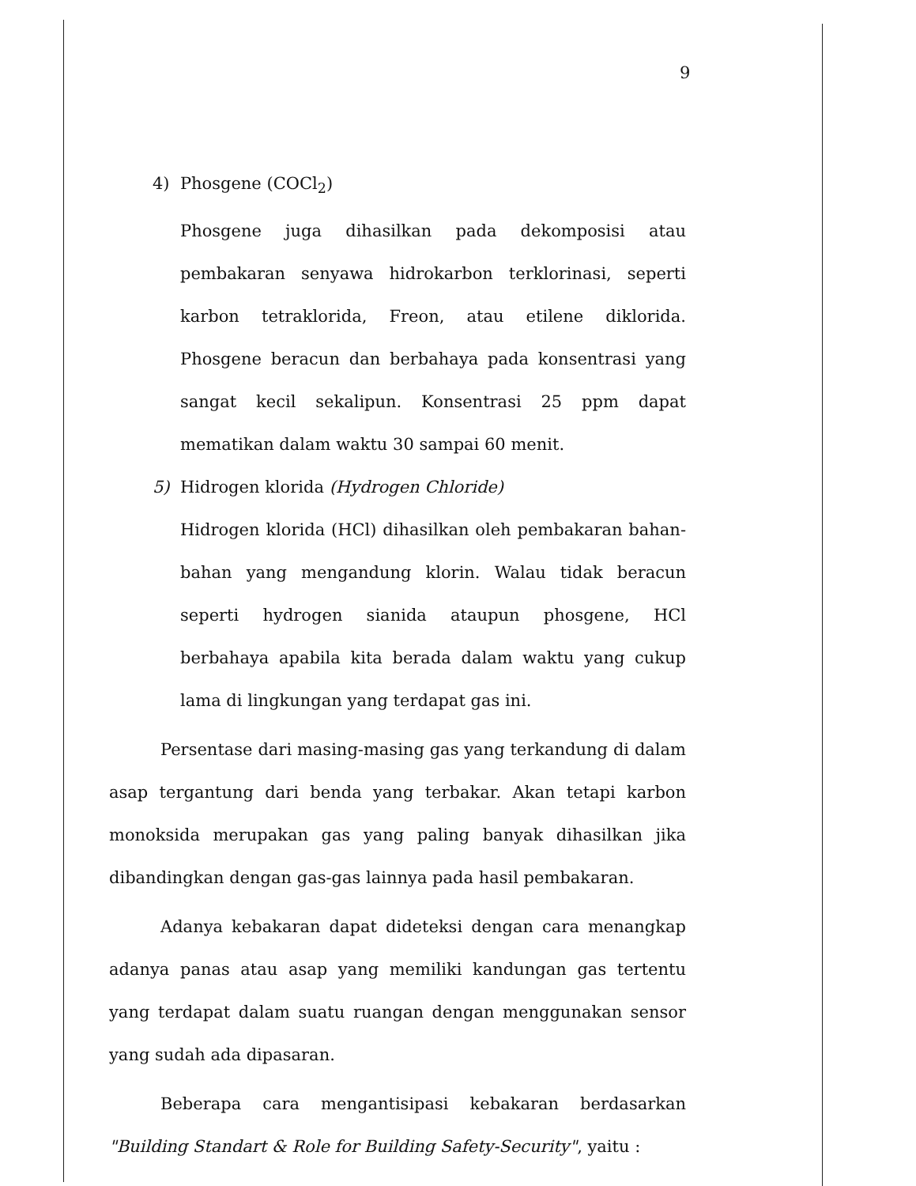9
4) Phosgene (COCl<sub>2</sub>)
Phosgene juga dihasilkan pada dekomposisi atau pembakaran senyawa hidrokarbon terklorinasi, seperti karbon tetraklorida, Freon, atau etilene diklorida. Phosgene beracun dan berbahaya pada konsentrasi yang sangat kecil sekalipun. Konsentrasi 25 ppm dapat mematikan dalam waktu 30 sampai 60 menit.
5) Hidrogen klorida (Hydrogen Chloride)
Hidrogen klorida (HCl) dihasilkan oleh pembakaran bahan-bahan yang mengandung klorin. Walau tidak beracun seperti hydrogen sianida ataupun phosgene, HCl berbahaya apabila kita berada dalam waktu yang cukup lama di lingkungan yang terdapat gas ini.
Persentase dari masing-masing gas yang terkandung di dalam asap tergantung dari benda yang terbakar. Akan tetapi karbon monoksida merupakan gas yang paling banyak dihasilkan jika dibandingkan dengan gas-gas lainnya pada hasil pembakaran.
Adanya kebakaran dapat dideteksi dengan cara menangkap adanya panas atau asap yang memiliki kandungan gas tertentu yang terdapat dalam suatu ruangan dengan menggunakan sensor yang sudah ada dipasaran.
Beberapa cara mengantisipasi kebakaran berdasarkan "Building Standart & Role for Building Safety-Security", yaitu :